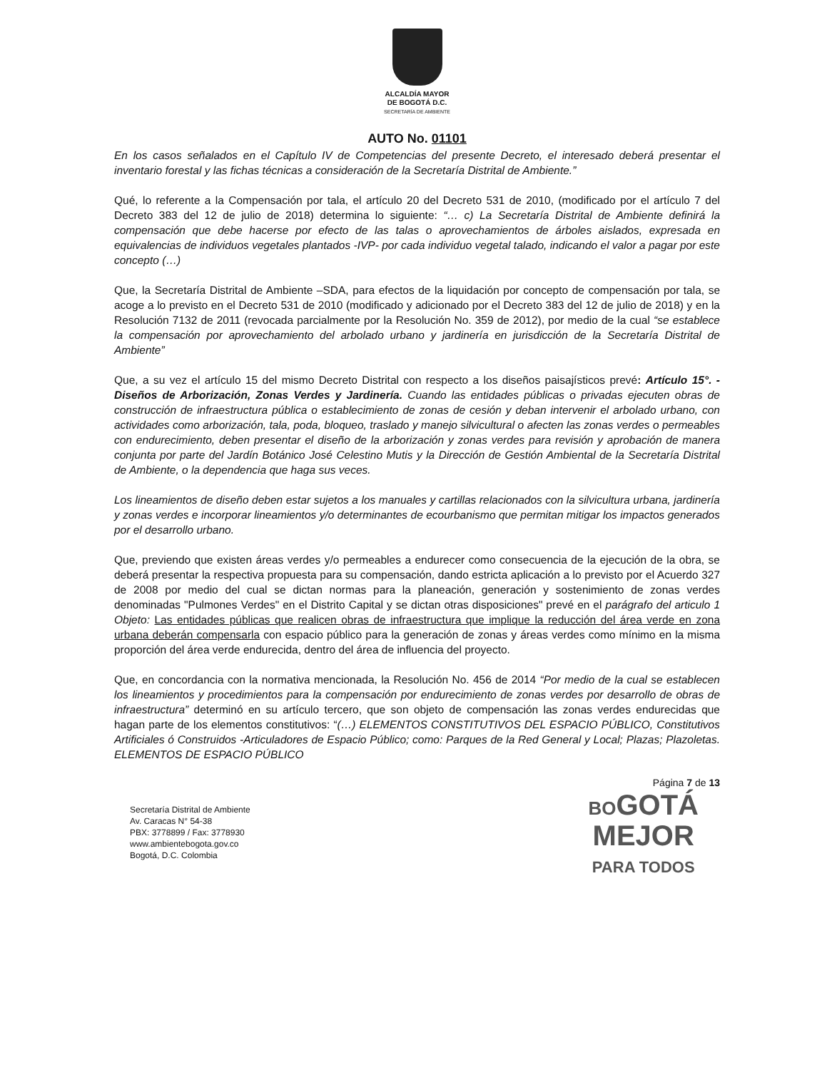ALCALDÍA MAYOR
DE BOGOTÁ D.C.
SECRETARÍA DE AMBIENTE
AUTO No. 01101
En los casos señalados en el Capítulo IV de Competencias del presente Decreto, el interesado deberá presentar el inventario forestal y las fichas técnicas a consideración de la Secretaría Distrital de Ambiente.”
Qué, lo referente a la Compensación por tala, el artículo 20 del Decreto 531 de 2010, (modificado por el artículo 7 del Decreto 383 del 12 de julio de 2018) determina lo siguiente: “… c) La Secretaría Distrital de Ambiente definirá la compensación que debe hacerse por efecto de las talas o aprovechamientos de árboles aislados, expresada en equivalencias de individuos vegetales plantados -IVP- por cada individuo vegetal talado, indicando el valor a pagar por este concepto (…)
Que, la Secretaría Distrital de Ambiente –SDA, para efectos de la liquidación por concepto de compensación por tala, se acoge a lo previsto en el Decreto 531 de 2010 (modificado y adicionado por el Decreto 383 del 12 de julio de 2018) y en la Resolución 7132 de 2011 (revocada parcialmente por la Resolución No. 359 de 2012), por medio de la cual “se establece la compensación por aprovechamiento del arbolado urbano y jardinería en jurisdicción de la Secretaría Distrital de Ambiente”
Que, a su vez el artículo 15 del mismo Decreto Distrital con respecto a los diseños paisajísticos prevé: Artículo 15°. - Diseños de Arborización, Zonas Verdes y Jardinería. Cuando las entidades públicas o privadas ejecuten obras de construcción de infraestructura pública o establecimiento de zonas de cesión y deban intervenir el arbolado urbano, con actividades como arborización, tala, poda, bloqueo, traslado y manejo silvicultural o afecten las zonas verdes o permeables con endurecimiento, deben presentar el diseño de la arborización y zonas verdes para revisión y aprobación de manera conjunta por parte del Jardín Botánico José Celestino Mutis y la Dirección de Gestión Ambiental de la Secretaría Distrital de Ambiente, o la dependencia que haga sus veces.
Los lineamientos de diseño deben estar sujetos a los manuales y cartillas relacionados con la silvicultura urbana, jardinería y zonas verdes e incorporar lineamientos y/o determinantes de ecourbanismo que permitan mitigar los impactos generados por el desarrollo urbano.
Que, previendo que existen áreas verdes y/o permeables a endurecer como consecuencia de la ejecución de la obra, se deberá presentar la respectiva propuesta para su compensación, dando estricta aplicación a lo previsto por el Acuerdo 327 de 2008 por medio del cual se dictan normas para la planeación, generación y sostenimiento de zonas verdes denominadas "Pulmones Verdes" en el Distrito Capital y se dictan otras disposiciones" prevé en el parágrafo del articulo 1 Objeto: Las entidades públicas que realicen obras de infraestructura que implique la reducción del área verde en zona urbana deberán compensarla con espacio público para la generación de zonas y áreas verdes como mínimo en la misma proporción del área verde endurecida, dentro del área de influencia del proyecto.
Que, en concordancia con la normativa mencionada, la Resolución No. 456 de 2014 “Por medio de la cual se establecen los lineamientos y procedimientos para la compensación por endurecimiento de zonas verdes por desarrollo de obras de infraestructura” determinó en su artículo tercero, que son objeto de compensación las zonas verdes endurecidas que hagan parte de los elementos constitutivos: “(…) ELEMENTOS CONSTITUTIVOS DEL ESPACIO PÚBLICO, Constitutivos Artificiales ó Construidos -Articuladores de Espacio Público; como: Parques de la Red General y Local; Plazas; Plazoletas. ELEMENTOS DE ESPACIO PÚBLICO
Página 7 de 13
Secretaría Distrital de Ambiente
Av. Caracas N° 54-38
PBX: 3778899 / Fax: 3778930
www.ambientebogota.gov.co
Bogotá, D.C. Colombia
BOGOTÁ
MEJOR
PARA TODOS